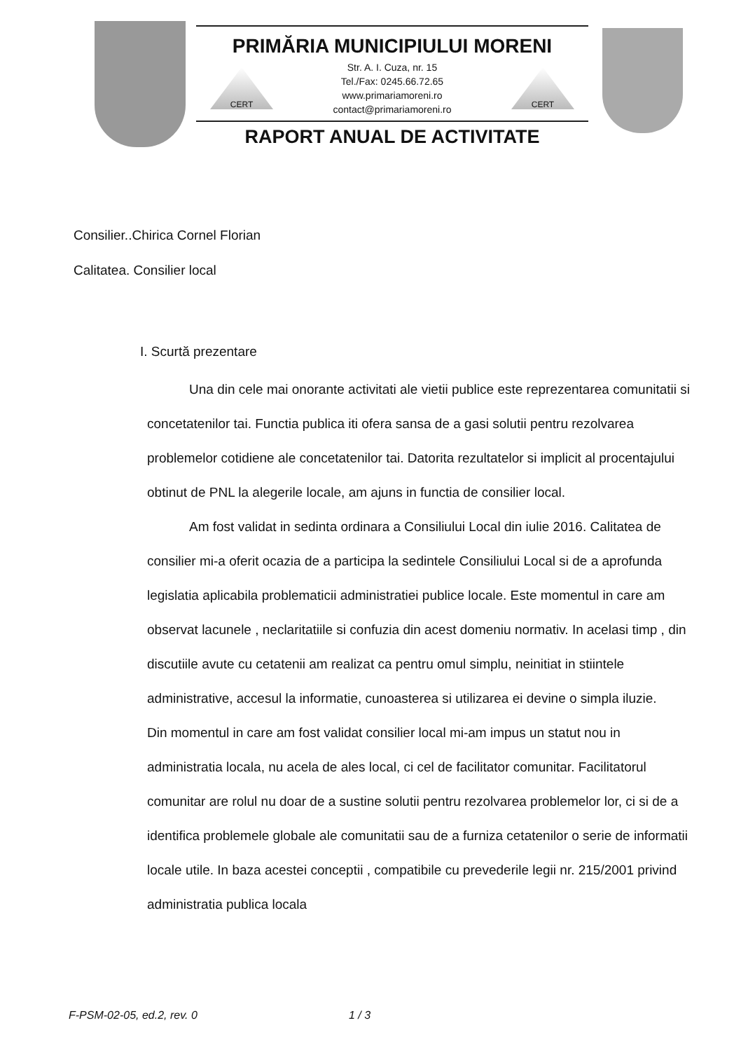PRIMĂRIA MUNICIPIULUI MORENI
CERT
Str. A. I. Cuza, nr. 15
Tel./Fax: 0245.66.72.65
www.primariamoreni.ro
contact@primariamoreni.ro
CERT
RAPORT ANUAL DE ACTIVITATE
Consilier..Chirica Cornel Florian
Calitatea. Consilier local
I. Scurtă prezentare
Una din cele mai onorante activitati ale vietii publice este reprezentarea comunitatii si concetatenilor tai. Functia publica iti ofera sansa de a gasi solutii pentru rezolvarea problemelor cotidiene ale concetatenilor tai. Datorita rezultatelor si implicit al procentajului obtinut de PNL la alegerile locale, am ajuns in functia de consilier local.
Am fost validat in sedinta ordinara a Consiliului Local din iulie 2016. Calitatea de consilier mi-a oferit ocazia de a participa la sedintele Consiliului Local si de a aprofunda legislatia aplicabila problematicii administratiei publice locale. Este momentul in care am observat lacunele , neclaritatiile si confuzia din acest domeniu normativ. In acelasi timp , din discutiile avute cu cetatenii am realizat ca pentru omul simplu, neinitiat in stiintele administrative, accesul la informatie, cunoasterea si utilizarea ei devine o simpla iluzie.
Din momentul in care am fost validat consilier local mi-am impus un statut nou in administratia locala, nu acela de ales local, ci cel de facilitator comunitar. Facilitatorul comunitar are rolul nu doar de a sustine solutii pentru rezolvarea problemelor lor, ci si de a identifica problemele globale ale comunitatii sau de a furniza cetatenilor o serie de informatii locale utile. In baza acestei conceptii , compatibile cu prevederile legii nr. 215/2001 privind administratia publica locala
F-PSM-02-05, ed.2, rev. 0 1 / 3